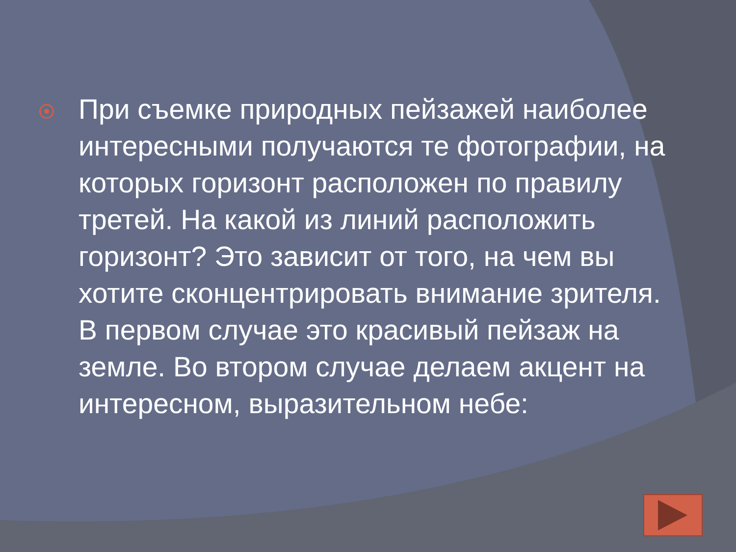При съемке природных пейзажей наиболее интересными получаются те фотографии, на которых горизонт расположен по правилу третей. На какой из линий расположить горизонт? Это зависит от того, на чем вы хотите сконцентрировать внимание зрителя. В первом случае это красивый пейзаж на земле. Во втором случае делаем акцент на интересном, выразительном небе: